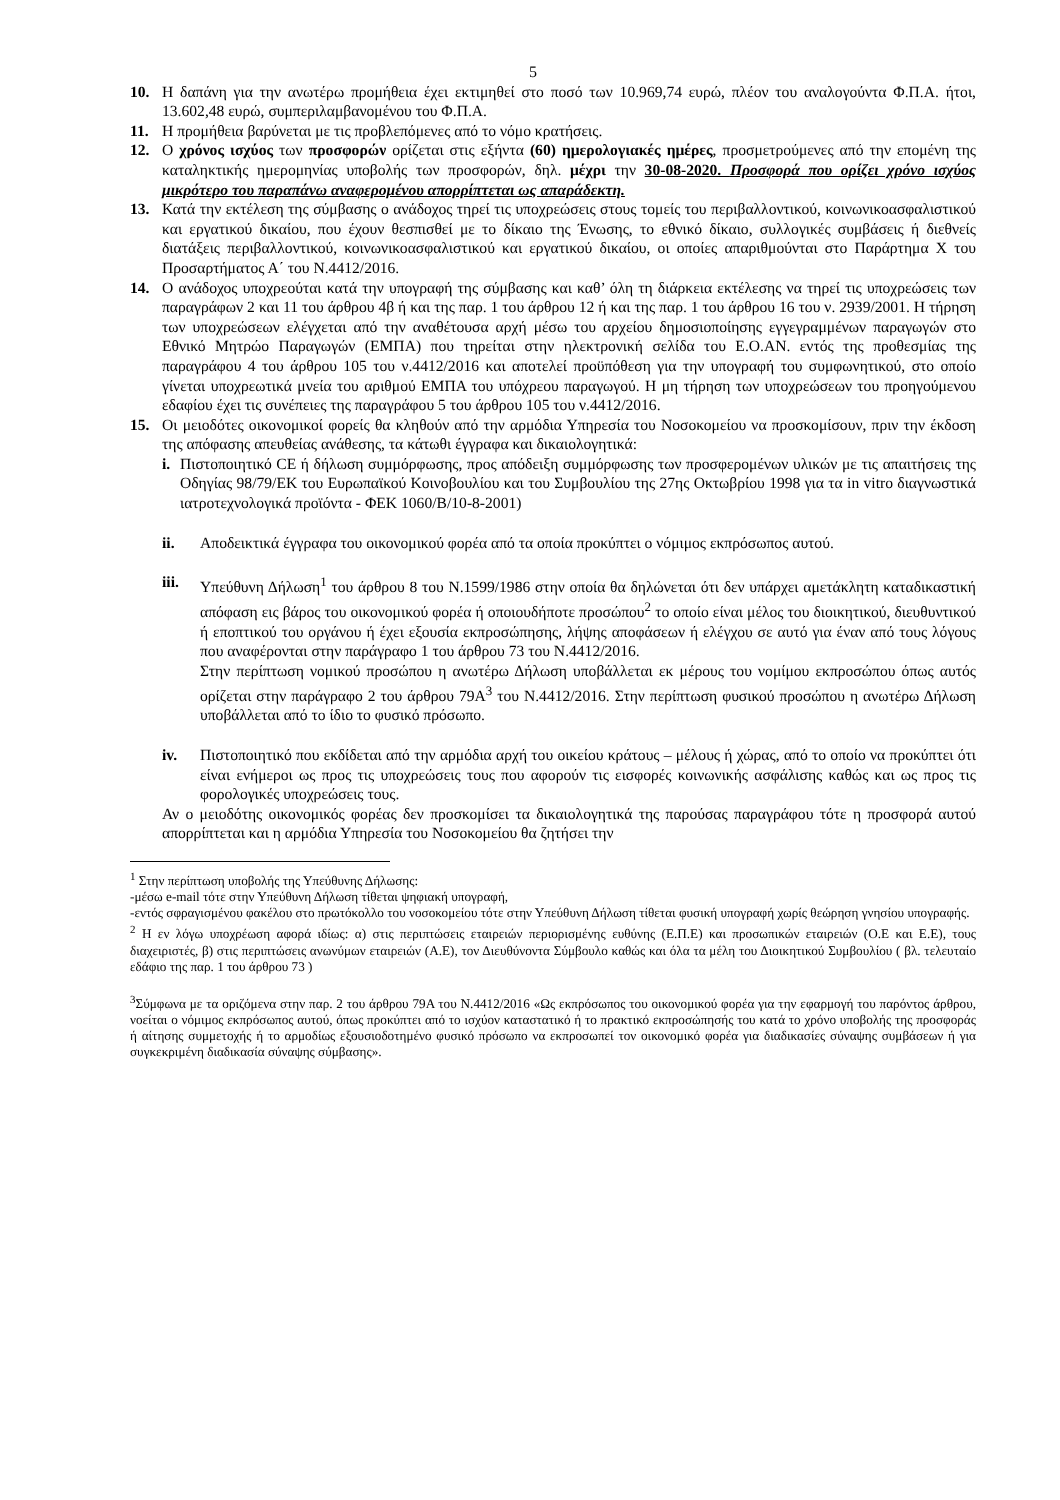5
10. Η δαπάνη για την ανωτέρω προμήθεια έχει εκτιμηθεί στο ποσό των 10.969,74 ευρώ, πλέον του αναλογούντα Φ.Π.Α. ήτοι, 13.602,48 ευρώ, συμπεριλαμβανομένου του Φ.Π.Α.
11. Η προμήθεια βαρύνεται με τις προβλεπόμενες από το νόμο κρατήσεις.
12. Ο χρόνος ισχύος των προσφορών ορίζεται στις εξήντα (60) ημερολογιακές ημέρες, προσμετρούμενες από την επομένη της καταληκτικής ημερομηνίας υποβολής των προσφορών, δηλ. μέχρι την 30-08-2020. Προσφορά που ορίζει χρόνο ισχύος μικρότερο του παραπάνω αναφερομένου απορρίπτεται ως απαράδεκτη.
13. Κατά την εκτέλεση της σύμβασης ο ανάδοχος τηρεί τις υποχρεώσεις στους τομείς του περιβαλλοντικού, κοινωνικοασφαλιστικού και εργατικού δικαίου, που έχουν θεσπισθεί με το δίκαιο της Ένωσης, το εθνικό δίκαιο, συλλογικές συμβάσεις ή διεθνείς διατάξεις περιβαλλοντικού, κοινωνικοασφαλιστικού και εργατικού δικαίου, οι οποίες απαριθμούνται στο Παράρτημα Χ του Προσαρτήματος Α΄ του Ν.4412/2016.
14. Ο ανάδοχος υποχρεούται κατά την υπογραφή της σύμβασης και καθ’ όλη τη διάρκεια εκτέλεσης να τηρεί τις υποχρεώσεις των παραγράφων 2 και 11 του άρθρου 4β ή και της παρ. 1 του άρθρου 12 ή και της παρ. 1 του άρθρου 16 του ν. 2939/2001. Η τήρηση των υποχρεώσεων ελέγχεται από την αναθέτουσα αρχή μέσω του αρχείου δημοσιοποίησης εγγεγραμμένων παραγωγών στο Εθνικό Μητρώο Παραγωγών (ΕΜΠΑ) που τηρείται στην ηλεκτρονική σελίδα του Ε.Ο.ΑΝ. εντός της προθεσμίας της παραγράφου 4 του άρθρου 105 του ν.4412/2016 και αποτελεί προϋπόθεση για την υπογραφή του συμφωνητικού, στο οποίο γίνεται υποχρεωτικά μνεία του αριθμού ΕΜΠΑ του υπόχρεου παραγωγού. Η μη τήρηση των υποχρεώσεων του προηγούμενου εδαφίου έχει τις συνέπειες της παραγράφου 5 του άρθρου 105 του ν.4412/2016.
15. Οι μειοδότες οικονομικοί φορείς θα κληθούν από την αρμόδια Υπηρεσία του Νοσοκομείου να προσκομίσουν, πριν την έκδοση της απόφασης απευθείας ανάθεσης, τα κάτωθι έγγραφα και δικαιολογητικά:
i. Πιστοποιητικό CE ή δήλωση συμμόρφωσης, προς απόδειξη συμμόρφωσης των προσφερομένων υλικών με τις απαιτήσεις της Οδηγίας 98/79/ΕΚ του Ευρωπαϊκού Κοινοβουλίου και του Συμβουλίου της 27ης Οκτωβρίου 1998 για τα in vitro διαγνωστικά ιατροτεχνολογικά προϊόντα - ΦΕΚ 1060/Β/10-8-2001)
ii. Αποδεικτικά έγγραφα του οικονομικού φορέα από τα οποία προκύπτει ο νόμιμος εκπρόσωπος αυτού.
iii. Υπεύθυνη Δήλωση<sup>1</sup> του άρθρου 8 του Ν.1599/1986 στην οποία θα δηλώνεται ότι δεν υπάρχει αμετάκλητη καταδικαστική απόφαση εις βάρος του οικονομικού φορέα ή οποιουδήποτε προσώπου<sup>2</sup> το οποίο είναι μέλος του διοικητικού, διευθυντικού ή εποπτικού του οργάνου ή έχει εξουσία εκπροσώπησης, λήψης αποφάσεων ή ελέγχου σε αυτό για έναν από τους λόγους που αναφέρονται στην παράγραφο 1 του άρθρου 73 του Ν.4412/2016.
Στην περίπτωση νομικού προσώπου η ανωτέρω Δήλωση υποβάλλεται εκ μέρους του νομίμου εκπροσώπου όπως αυτός ορίζεται στην παράγραφο 2 του άρθρου 79Α<sup>3</sup> του Ν.4412/2016. Στην περίπτωση φυσικού προσώπου η ανωτέρω Δήλωση υποβάλλεται από το ίδιο το φυσικό πρόσωπο.
iv. Πιστοποιητικό που εκδίδεται από την αρμόδια αρχή του οικείου κράτους – μέλους ή χώρας, από το οποίο να προκύπτει ότι είναι ενήμεροι ως προς τις υποχρεώσεις τους που αφορούν τις εισφορές κοινωνικής ασφάλισης καθώς και ως προς τις φορολογικές υποχρεώσεις τους.
Αν ο μειοδότης οικονομικός φορέας δεν προσκομίσει τα δικαιολογητικά της παρούσας παραγράφου τότε η προσφορά αυτού απορρίπτεται και η αρμόδια Υπηρεσία του Νοσοκομείου θα ζητήσει την
<sup>1</sup> Στην περίπτωση υποβολής της Υπεύθυνης Δήλωσης:
-μέσω e-mail τότε στην Υπεύθυνη Δήλωση τίθεται ψηφιακή υπογραφή,
-εντός σφραγισμένου φακέλου στο πρωτόκολλο του νοσοκομείου τότε στην Υπεύθυνη Δήλωση τίθεται φυσική υπογραφή χωρίς θεώρηση γνησίου υπογραφής.
<sup>2</sup> Η εν λόγω υποχρέωση αφορά ιδίως: α) στις περιπτώσεις εταιρειών περιορισμένης ευθύνης (Ε.Π.Ε) και προσωπικών εταιρειών (Ο.Ε και Ε.Ε), τους διαχειριστές, β) στις περιπτώσεις ανωνύμων εταιρειών (Α.Ε), τον Διευθύνοντα Σύμβουλο καθώς και όλα τα μέλη του Διοικητικού Συμβουλίου ( βλ. τελευταίο εδάφιο της παρ. 1 του άρθρου 73 )
<sup>3</sup> Σύμφωνα με τα οριζόμενα στην παρ. 2 του άρθρου 79Α του Ν.4412/2016 «Ως εκπρόσωπος του οικονομικού φορέα για την εφαρμογή του παρόντος άρθρου, νοείται ο νόμιμος εκπρόσωπος αυτού, όπως προκύπτει από το ισχύον καταστατικό ή το πρακτικό εκπροσώπησής του κατά το χρόνο υποβολής της προσφοράς ή αίτησης συμμετοχής ή το αρμοδίως εξουσιοδοτημένο φυσικό πρόσωπο να εκπροσωπεί τον οικονομικό φορέα για διαδικασίες σύναψης συμβάσεων ή για συγκεκριμένη διαδικασία σύναψης σύμβασης».